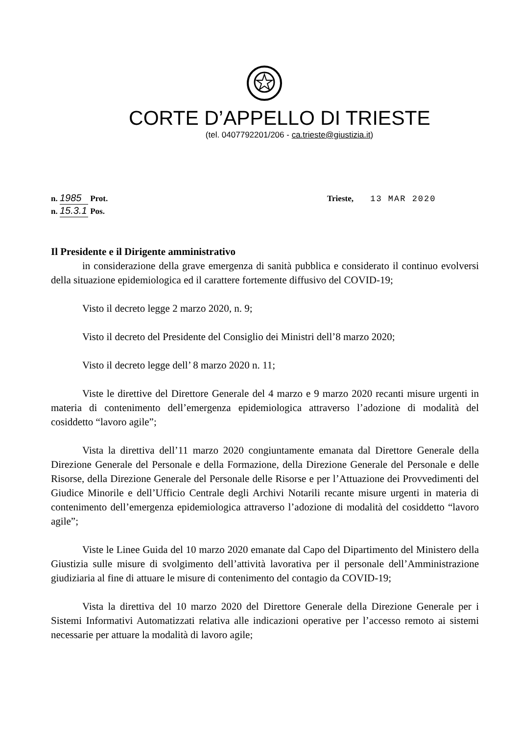CORTE D’APPELLO DI TRIESTE
(tel. 0407792201/206 - ca.trieste@giustizia.it)
n. 1985 Prot.
n. 15.3.1 Pos.
Trieste, 13 MAR 2020
Il Presidente e il Dirigente amministrativo
in considerazione della grave emergenza di sanità pubblica e considerato il continuo evolversi della situazione epidemiologica ed il carattere fortemente diffusivo del COVID-19;
Visto il decreto legge 2 marzo 2020, n. 9;
Visto il decreto del Presidente del Consiglio dei Ministri dell’8 marzo 2020;
Visto il decreto legge dell’ 8 marzo 2020 n. 11;
Viste le direttive del Direttore Generale del 4 marzo e 9 marzo 2020 recanti misure urgenti in materia di contenimento dell’emergenza epidemiologica attraverso l’adozione di modalità del cosiddetto “lavoro agile”;
Vista la direttiva dell’11 marzo 2020 congiuntamente emanata dal Direttore Generale della Direzione Generale del Personale e della Formazione, della Direzione Generale del Personale e delle Risorse, della Direzione Generale del Personale delle Risorse e per l’Attuazione dei Provvedimenti del Giudice Minorile e dell’Ufficio Centrale degli Archivi Notarili recante misure urgenti in materia di contenimento dell’emergenza epidemiologica attraverso l’adozione di modalità del cosiddetto “lavoro agile”;
Viste le Linee Guida del 10 marzo 2020 emanate dal Capo del Dipartimento del Ministero della Giustizia sulle misure di svolgimento dell’attività lavorativa per il personale dell’Amministrazione giudiziaria al fine di attuare le misure di contenimento del contagio da COVID-19;
Vista la direttiva del 10 marzo 2020 del Direttore Generale della Direzione Generale per i Sistemi Informativi Automatizzati relativa alle indicazioni operative per l’accesso remoto ai sistemi necessarie per attuare la modalità di lavoro agile;